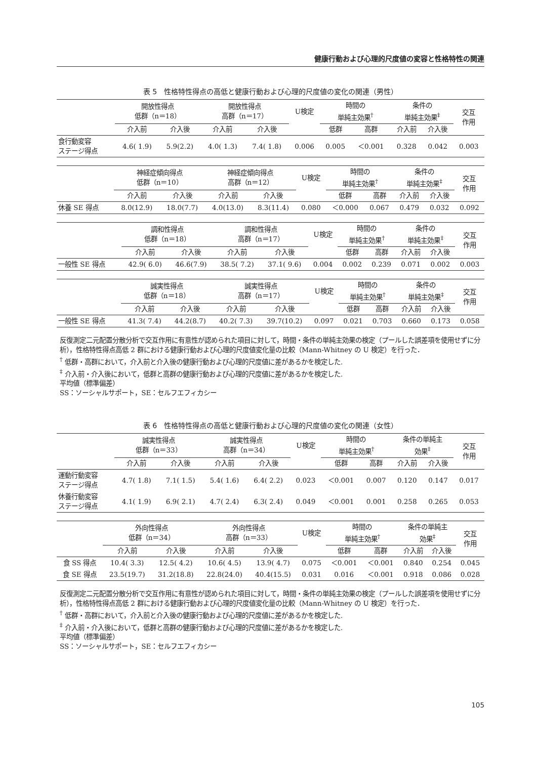健康行動および心理的尺度値の変容と性格特性の関連
表 5　性格特性得点の高低と健康行動および心理的尺度値の変化の関連（男性）
| | 開放性得点 低群（n＝18） | | 開放性得点 高群（n＝17） | | U検定 | 時間の 単純主効果<sup>†</sup> | | 条件の 単純主効果<sup>‡</sup> | | 交互 作用 |
| --- | --- | --- | --- | --- | --- | --- | --- | --- | --- | --- |
| | 介入前 | 介入後 | 介入前 | 介入後 | | 低群 | 高群 | 介入前 | 介入後 | |
| 食行動変容 ステージ得点 | 4.6( 1.9) | 5.9(2.2) | 4.0( 1.3) | 7.4( 1.8) | 0.006 | 0.005 | ＜0.001 | 0.328 | 0.042 | 0.003 |
| | 神経症傾向得点 低群（n＝10） | | 神経症傾向得点 高群（n＝12） | | U検定 | 時間の 単純主効果<sup>†</sup> | | 条件の 単純主効果<sup>‡</sup> | | 交互 作用 |
| --- | --- | --- | --- | --- | --- | --- | --- | --- | --- | --- |
| | 介入前 | 介入後 | 介入前 | 介入後 | | 低群 | 高群 | 介入前 | 介入後 | |
| 休養 SE 得点 | 8.0(12.9) | 18.0(7.7) | 4.0(13.0) | 8.3(11.4) | 0.080 | ＜0.000 | 0.067 | 0.479 | 0.032 | 0.092 |
| | 調和性得点 低群（n＝18） | | 調和性得点 高群（n＝17） | | U検定 | 時間の 単純主効果<sup>†</sup> | | 条件の 単純主効果<sup>‡</sup> | | 交互 作用 |
| --- | --- | --- | --- | --- | --- | --- | --- | --- | --- | --- |
| | 介入前 | 介入後 | 介入前 | 介入後 | | 低群 | 高群 | 介入前 | 介入後 | |
| 一般性 SE 得点 | 42.9( 6.0) | 46.6(7.9) | 38.5( 7.2) | 37.1( 9.6) | 0.004 | 0.002 | 0.239 | 0.071 | 0.002 | 0.003 |
| | 誠実性得点 低群（n＝18） | | 誠実性得点 高群（n＝17） | | U検定 | 時間の 単純主効果<sup>†</sup> | | 条件の 単純主効果<sup>‡</sup> | | 交互 作用 |
| --- | --- | --- | --- | --- | --- | --- | --- | --- | --- | --- |
| | 介入前 | 介入後 | 介入前 | 介入後 | | 低群 | 高群 | 介入前 | 介入後 | |
| 一般性 SE 得点 | 41.3( 7.4) | 44.2(8.7) | 40.2( 7.3) | 39.7(10.2) | 0.097 | 0.021 | 0.703 | 0.660 | 0.173 | 0.058 |
反復測定二元配置分散分析で交互作用に有意性が認められた項目に対して，時間・条件の単純主効果の検定（プールした誤差項を使用せずに分析），性格特性得点高低 2 群における健康行動および心理的尺度値変化量の比較（Mann-Whitney の U 検定）を行った．
<sup>†</sup> 低群・高群において，介入前と介入後の健康行動および心理的尺度値に差があるかを検定した.
<sup>‡</sup> 介入前・介入後において，低群と高群の健康行動および心理的尺度値に差があるかを検定した.
平均値（標準偏差）
SS：ソーシャルサポート，SE：セルフエフィカシー
表 6　性格特性得点の高低と健康行動および心理的尺度値の変化の関連（女性）
| | 誠実性得点 低群（n＝33） | | 誠実性得点 高群（n＝34） | | U検定 | 時間の 単純主効果<sup>†</sup> | | 条件の単純主 効果<sup>‡</sup> | | 交互 作用 |
| --- | --- | --- | --- | --- | --- | --- | --- | --- | --- | --- |
| | 介入前 | 介入後 | 介入前 | 介入後 | | 低群 | 高群 | 介入前 | 介入後 | |
| 運動行動変容 ステージ得点 | 4.7( 1.8) | 7.1( 1.5) | 5.4( 1.6) | 6.4( 2.2) | 0.023 | ＜0.001 | 0.007 | 0.120 | 0.147 | 0.017 |
| 休養行動変容 ステージ得点 | 4.1( 1.9) | 6.9( 2.1) | 4.7( 2.4) | 6.3( 2.4) | 0.049 | ＜0.001 | 0.001 | 0.258 | 0.265 | 0.053 |
| | 外向性得点 低群（n＝34） | | 外向性得点 高群（n＝33） | | U検定 | 時間の 単純主効果<sup>†</sup> | | 条件の単純主 効果<sup>‡</sup> | | 交互 作用 |
| --- | --- | --- | --- | --- | --- | --- | --- | --- | --- | --- |
| | 介入前 | 介入後 | 介入前 | 介入後 | | 低群 | 高群 | 介入前 | 介入後 | |
| 食 SS 得点 | 10.4( 3.3) | 12.5( 4.2) | 10.6( 4.5) | 13.9( 4.7) | 0.075 | ＜0.001 | ＜0.001 | 0.840 | 0.254 | 0.045 |
| 食 SE 得点 | 23.5(19.7) | 31.2(18.8) | 22.8(24.0) | 40.4(15.5) | 0.031 | 0.016 | ＜0.001 | 0.918 | 0.086 | 0.028 |
反復測定二元配置分散分析で交互作用に有意性が認められた項目に対して，時間・条件の単純主効果の検定（プールした誤差項を使用せずに分析），性格特性得点高低 2 群における健康行動および心理的尺度値変化量の比較（Mann-Whitney の U 検定）を行った．
<sup>†</sup> 低群・高群において，介入前と介入後の健康行動および心理的尺度値に差があるかを検定した.
<sup>‡</sup> 介入前・介入後において，低群と高群の健康行動および心理的尺度値に差があるかを検定した.
平均値（標準偏差）
SS：ソーシャルサポート，SE：セルフエフィカシー
105